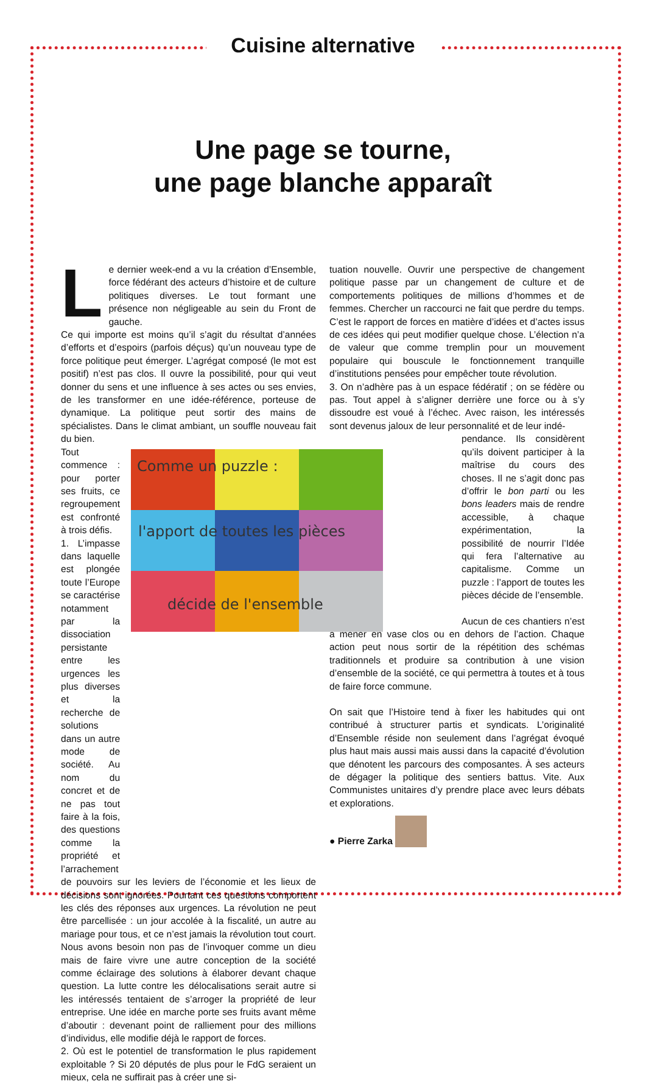Cuisine alternative
Une page se tourne,
une page blanche apparaît
Le dernier week-end a vu la création d’Ensemble, force fédérant des acteurs d’histoire et de culture politiques diverses. Le tout formant une présence non négligeable au sein du Front de gauche.
Ce qui importe est moins qu’il s’agit du résultat d’années d’efforts et d’espoirs (parfois déçus) qu’un nouveau type de force politique peut émerger. L’agrégat composé (le mot est positif) n’est pas clos. Il ouvre la possibilité, pour qui veut donner du sens et une influence à ses actes ou ses envies, de les transformer en une idée-référence, porteuse de dynamique. La politique peut sortir des mains de spécialistes. Dans le climat ambiant, un souffle nouveau fait du bien.
Tout commence : pour porter ses fruits, ce regroupement est confronté à trois défis.
1. L’impasse dans laquelle est plongée toute l’Europe se caractérise notamment par la dissociation persistante entre les urgences les plus diverses et la recherche de solutions dans un autre mode de société. Au nom du concret et de ne pas tout faire à la fois, des questions comme la propriété et l’arrachement
Comme un puzzle :
l'apport de toutes les pièces
décide de l'ensemble
de pouvoirs sur les leviers de l’économie et les lieux de décisions sont ignorées. Pourtant ces questions comportent les clés des réponses aux urgences. La révolution ne peut être parcellisée : un jour accolée à la fiscalité, un autre au mariage pour tous, et ce n’est jamais la révolution tout court. Nous avons besoin non pas de l’invoquer comme un dieu mais de faire vivre une autre conception de la société comme éclairage des solutions à élaborer devant chaque question. La lutte contre les délocalisations serait autre si les intéressés tentaient de s’arroger la propriété de leur entreprise. Une idée en marche porte ses fruits avant même d’aboutir : devenant point de ralliement pour des millions d’individus, elle modifie déjà le rapport de forces.
2. Où est le potentiel de transformation le plus rapidement exploitable ? Si 20 députés de plus pour le FdG seraient un mieux, cela ne suffirait pas à créer une si-
tuation nouvelle. Ouvrir une perspective de changement politique passe par un changement de culture et de comportements politiques de millions d’hommes et de femmes. Chercher un raccourci ne fait que perdre du temps. C’est le rapport de forces en matière d’idées et d’actes issus de ces idées qui peut modifier quelque chose. L’élection n’a de valeur que comme tremplin pour un mouvement populaire qui bouscule le fonctionnement tranquille d’institutions pensées pour empêcher toute révolution.
3. On n’adhère pas à un espace fédératif ; on se fédère ou pas. Tout appel à s’aligner derrière une force ou à s’y dissoudre est voué à l’échec. Avec raison, les intéressés sont devenus jaloux de leur personnalité et de leur indé-
pendance. Ils considèrent qu’ils doivent participer à la maîtrise du cours des choses. Il ne s’agit donc pas d’offrir le bon parti ou les bons leaders mais de rendre accessible, à chaque expérimentation, la possibilité de nourrir l’Idée qui fera l’alternative au capitalisme. Comme un puzzle : l’apport de toutes les pièces décide de l’ensemble.
Aucun de ces chantiers n’est à mener en vase clos ou en dehors de l’action. Chaque action peut nous sortir de la répétition des schémas traditionnels et produire sa contribution à une vision d’ensemble de la société, ce qui permettra à toutes et à tous de faire force commune.
On sait que l’Histoire tend à fixer les habitudes qui ont contribué à structurer partis et syndicats. L’originalité d’Ensemble réside non seulement dans l’agrégat évoqué plus haut mais aussi mais aussi dans la capacité d’évolution que dénotent les parcours des composantes. À ses acteurs de dégager la politique des sentiers battus. Vite. Aux Communistes unitaires d’y prendre place avec leurs débats et explorations.
● Pierre Zarka